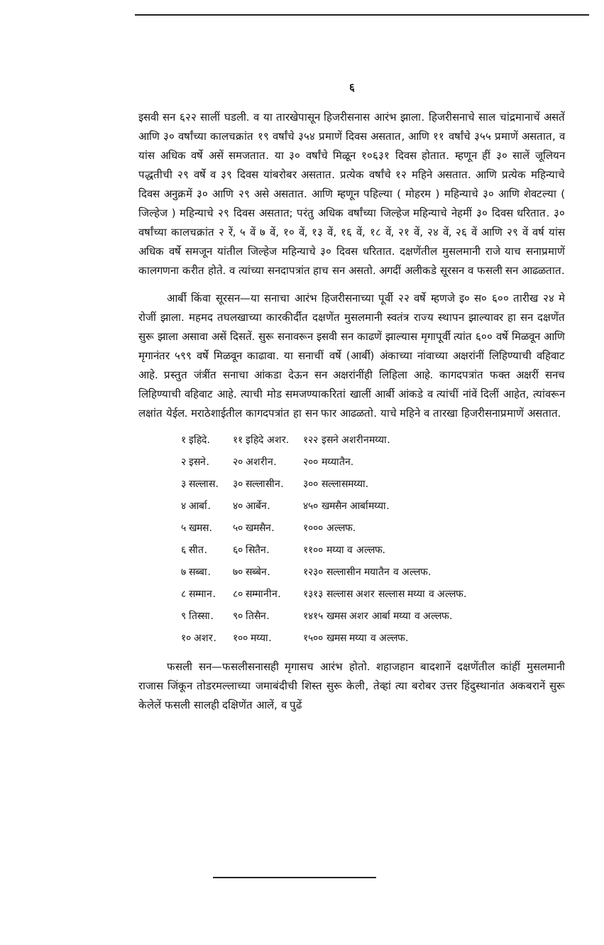६
इसवी सन ६२२ सालीं घडली. व या तारखेपासून हिजरीसनास आरंभ झाला. हिजरीसनाचे साल चांद्रमानाचें असतें आणि ३० वर्षांच्या कालचक्रांत १९ वर्षांचे ३५४ प्रमाणें दिवस असतात, आणि ११ वर्षांचे ३५५ प्रमाणें असतात, व यांस अधिक वर्षे असें समजतात. या ३० वर्षांचे मिळून १०६३१ दिवस होतात. म्हणून हीं ३० सालें जूलियन पद्धतीची २९ वर्षे व ३९ दिवस यांबरोबर असतात. प्रत्येक वर्षांचे १२ महिने असतात. आणि प्रत्येक महिन्याचे दिवस अनुक्रमें ३० आणि २९ असे असतात. आणि म्हणून पहिल्या ( मोहरम ) महिन्याचे ३० आणि शेवटल्या ( जिल्हेज ) महिन्याचे २९ दिवस असतात; परंतु अधिक वर्षांच्या जिल्हेज महिन्याचे नेहमीं ३० दिवस धरितात. ३० वर्षांच्या कालचक्रांत २ रें, ५ वें ७ वें, १० वें, १३ वें, १६ वें, १८ वें, २१ वें, २४ वें, २६ वें आणि २९ वें वर्ष यांस अधिक वर्षे समजून यांतील जिल्हेज महिन्याचे ३० दिवस धरितात. दक्षणेंतील मुसलमानी राजे याच सनाप्रमाणें कालगणना करीत होते. व त्यांच्या सनदापत्रांत हाच सन असतो. अगदीं अलीकडे सूरसन व फसली सन आढळतात.
आर्बी किंवा सूरसन—या सनाचा आरंभ हिजरीसनाच्या पूर्वी २२ वर्षे म्हणजे इ० स० ६०० तारीख २४ मे रोजीं झाला. महमद तघलखाच्या कारकीर्दीत दक्षणेंत मुसलमानी स्वतंत्र राज्य स्थापन झाल्यावर हा सन दक्षणेंत सुरू झाला असावा असें दिसतें. सुरू सनावरून इसवी सन काढणें झाल्यास मृगापूर्वी त्यांत ६०० वर्षे मिळवून आणि मृगानंतर ५९९ वर्षे मिळवून काढावा. या सनाचीं वर्षे (आर्बी) अंकाच्या नांवाच्या अक्षरांनीं लिहिण्याची वहिवाट आहे. प्रस्तुत जंत्रींत सनाचा आंकडा देऊन सन अक्षरांनींही लिहिला आहे. कागदपत्रांत फक्त अक्षरीं सनच लिहिण्याची वहिवाट आहे. त्याची मोड समजण्याकरितां खालीं आर्बी आंकडे व त्यांचीं नांवें दिलीं आहेत, त्यांवरून लक्षांत येईल. मराठेशाईतील कागदपत्रांत हा सन फार आढळतो. याचे महिने व तारखा हिजरीसनाप्रमाणें असतात.
| १ इहिदे. | ११ इहिदे अशर. | १२२ इसने अशरीनमय्या. |
| २ इसने. | २० अशरीन. | २०० मय्यातैन. |
| ३ सल्लास. | ३० सल्लासीन. | ३०० सल्लासमय्या. |
| ४ आर्बा. | ४० आर्बेन. | ४५० खमसैन आर्बामय्या. |
| ५ खमस. | ५० खमसैन. | १००० अल्लफ. |
| ६ सीत. | ६० सितैन. | ११०० मय्या व अल्लफ. |
| ७ सब्बा. | ७० सब्बेन. | १२३० सल्लासीन मयातैन व अल्लफ. |
| ८ सम्मान. | ८० सम्मानीन. | १३१३ सल्लास अशर सल्लास मय्या व अल्लफ. |
| ९ तिस्सा. | ९० तिसैन. | १४१५ खमस अशर आर्बा मय्या व अल्लफ. |
| १० अशर. | १०० मय्या. | १५०० खमस मय्या व अल्लफ. |
फसली सन—फसलीसनासही मृगासच आरंभ होतो. शहाजहान बादशानें दक्षणेंतील कांहीं मुसलमानी राजास जिंकून तोडरमल्लाच्या जमाबंदीची शिस्त सुरू केली, तेव्हां त्या बरोबर उत्तर हिंदुस्थानांत अकबरानें सुरू केलेलें फसली सालही दक्षिणेंत आलें, व पुढें